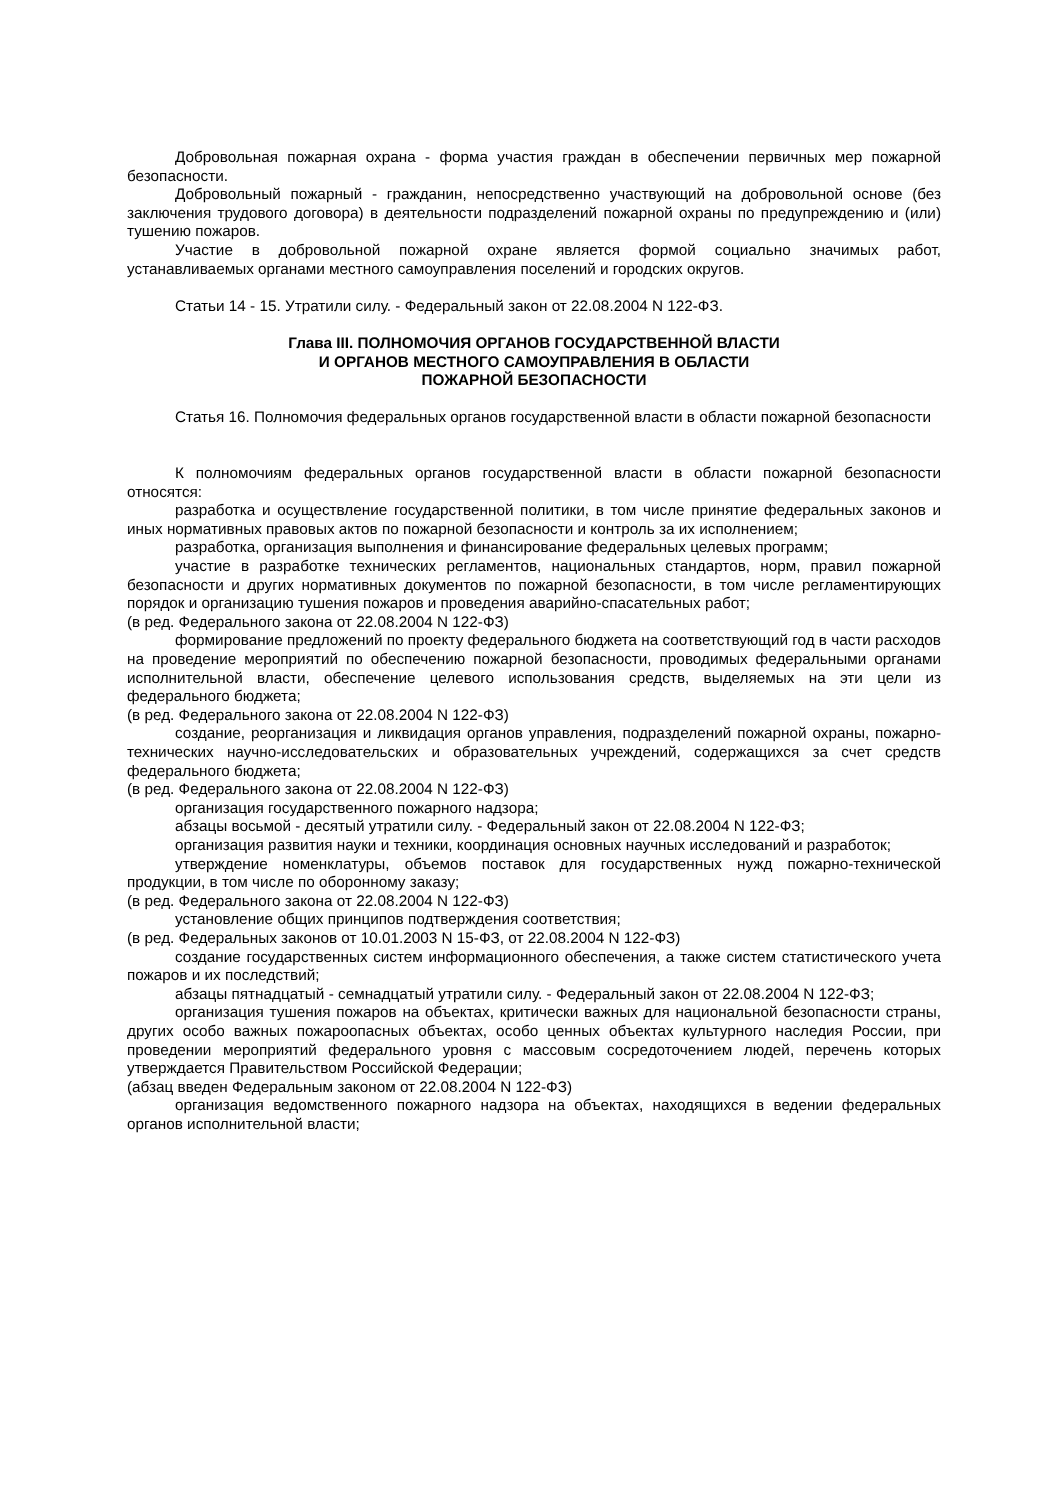Добровольная пожарная охрана - форма участия граждан в обеспечении первичных мер пожарной безопасности.
Добровольный пожарный - гражданин, непосредственно участвующий на добровольной основе (без заключения трудового договора) в деятельности подразделений пожарной охраны по предупреждению и (или) тушению пожаров.
Участие в добровольной пожарной охране является формой социально значимых работ, устанавливаемых органами местного самоуправления поселений и городских округов.
Статьи 14 - 15. Утратили силу. - Федеральный закон от 22.08.2004 N 122-ФЗ.
Глава III. ПОЛНОМОЧИЯ ОРГАНОВ ГОСУДАРСТВЕННОЙ ВЛАСТИ
И ОРГАНОВ МЕСТНОГО САМОУПРАВЛЕНИЯ В ОБЛАСТИ
ПОЖАРНОЙ БЕЗОПАСНОСТИ
Статья 16. Полномочия федеральных органов государственной власти в области пожарной безопасности
К полномочиям федеральных органов государственной власти в области пожарной безопасности относятся:
разработка и осуществление государственной политики, в том числе принятие федеральных законов и иных нормативных правовых актов по пожарной безопасности и контроль за их исполнением;
разработка, организация выполнения и финансирование федеральных целевых программ;
участие в разработке технических регламентов, национальных стандартов, норм, правил пожарной безопасности и других нормативных документов по пожарной безопасности, в том числе регламентирующих порядок и организацию тушения пожаров и проведения аварийно-спасательных работ;
(в ред. Федерального закона от 22.08.2004 N 122-ФЗ)
формирование предложений по проекту федерального бюджета на соответствующий год в части расходов на проведение мероприятий по обеспечению пожарной безопасности, проводимых федеральными органами исполнительной власти, обеспечение целевого использования средств, выделяемых на эти цели из федерального бюджета;
(в ред. Федерального закона от 22.08.2004 N 122-ФЗ)
создание, реорганизация и ликвидация органов управления, подразделений пожарной охраны, пожарно-технических научно-исследовательских и образовательных учреждений, содержащихся за счет средств федерального бюджета;
(в ред. Федерального закона от 22.08.2004 N 122-ФЗ)
организация государственного пожарного надзора;
абзацы восьмой - десятый утратили силу. - Федеральный закон от 22.08.2004 N 122-ФЗ;
организация развития науки и техники, координация основных научных исследований и разработок;
утверждение номенклатуры, объемов поставок для государственных нужд пожарно-технической продукции, в том числе по оборонному заказу;
(в ред. Федерального закона от 22.08.2004 N 122-ФЗ)
установление общих принципов подтверждения соответствия;
(в ред. Федеральных законов от 10.01.2003 N 15-ФЗ, от 22.08.2004 N 122-ФЗ)
создание государственных систем информационного обеспечения, а также систем статистического учета пожаров и их последствий;
абзацы пятнадцатый - семнадцатый утратили силу. - Федеральный закон от 22.08.2004 N 122-ФЗ;
организация тушения пожаров на объектах, критически важных для национальной безопасности страны, других особо важных пожароопасных объектах, особо ценных объектах культурного наследия России, при проведении мероприятий федерального уровня с массовым сосредоточением людей, перечень которых утверждается Правительством Российской Федерации;
(абзац введен Федеральным законом от 22.08.2004 N 122-ФЗ)
организация ведомственного пожарного надзора на объектах, находящихся в ведении федеральных органов исполнительной власти;